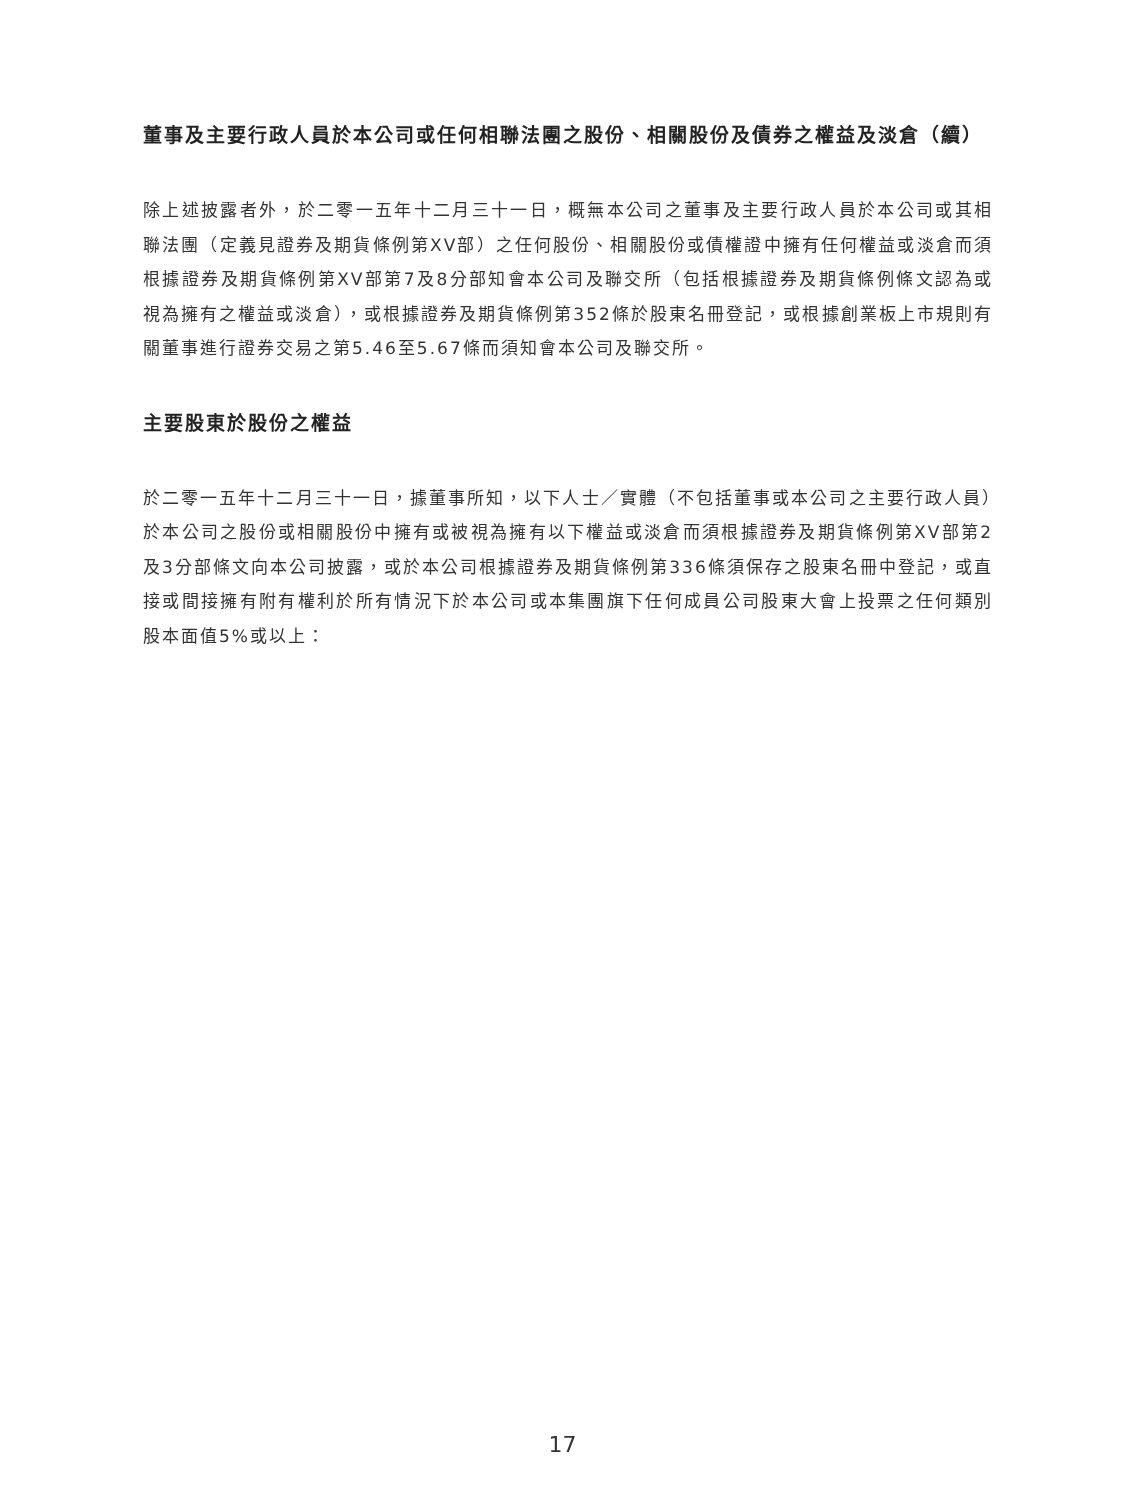董事及主要行政人員於本公司或任何相聯法團之股份、相關股份及債券之權益及淡倉（續）
除上述披露者外，於二零一五年十二月三十一日，概無本公司之董事及主要行政人員於本公司或其相聯法團（定義見證券及期貨條例第XV部）之任何股份、相關股份或債權證中擁有任何權益或淡倉而須根據證券及期貨條例第XV部第7及8分部知會本公司及聯交所（包括根據證券及期貨條例條文認為或視為擁有之權益或淡倉），或根據證券及期貨條例第352條於股東名冊登記，或根據創業板上市規則有關董事進行證券交易之第5.46至5.67條而須知會本公司及聯交所。
主要股東於股份之權益
於二零一五年十二月三十一日，據董事所知，以下人士／實體（不包括董事或本公司之主要行政人員）於本公司之股份或相關股份中擁有或被視為擁有以下權益或淡倉而須根據證券及期貨條例第XV部第2及3分部條文向本公司披露，或於本公司根據證券及期貨條例第336條須保存之股東名冊中登記，或直接或間接擁有附有權利於所有情況下於本公司或本集團旗下任何成員公司股東大會上投票之任何類別股本面值5%或以上：
17